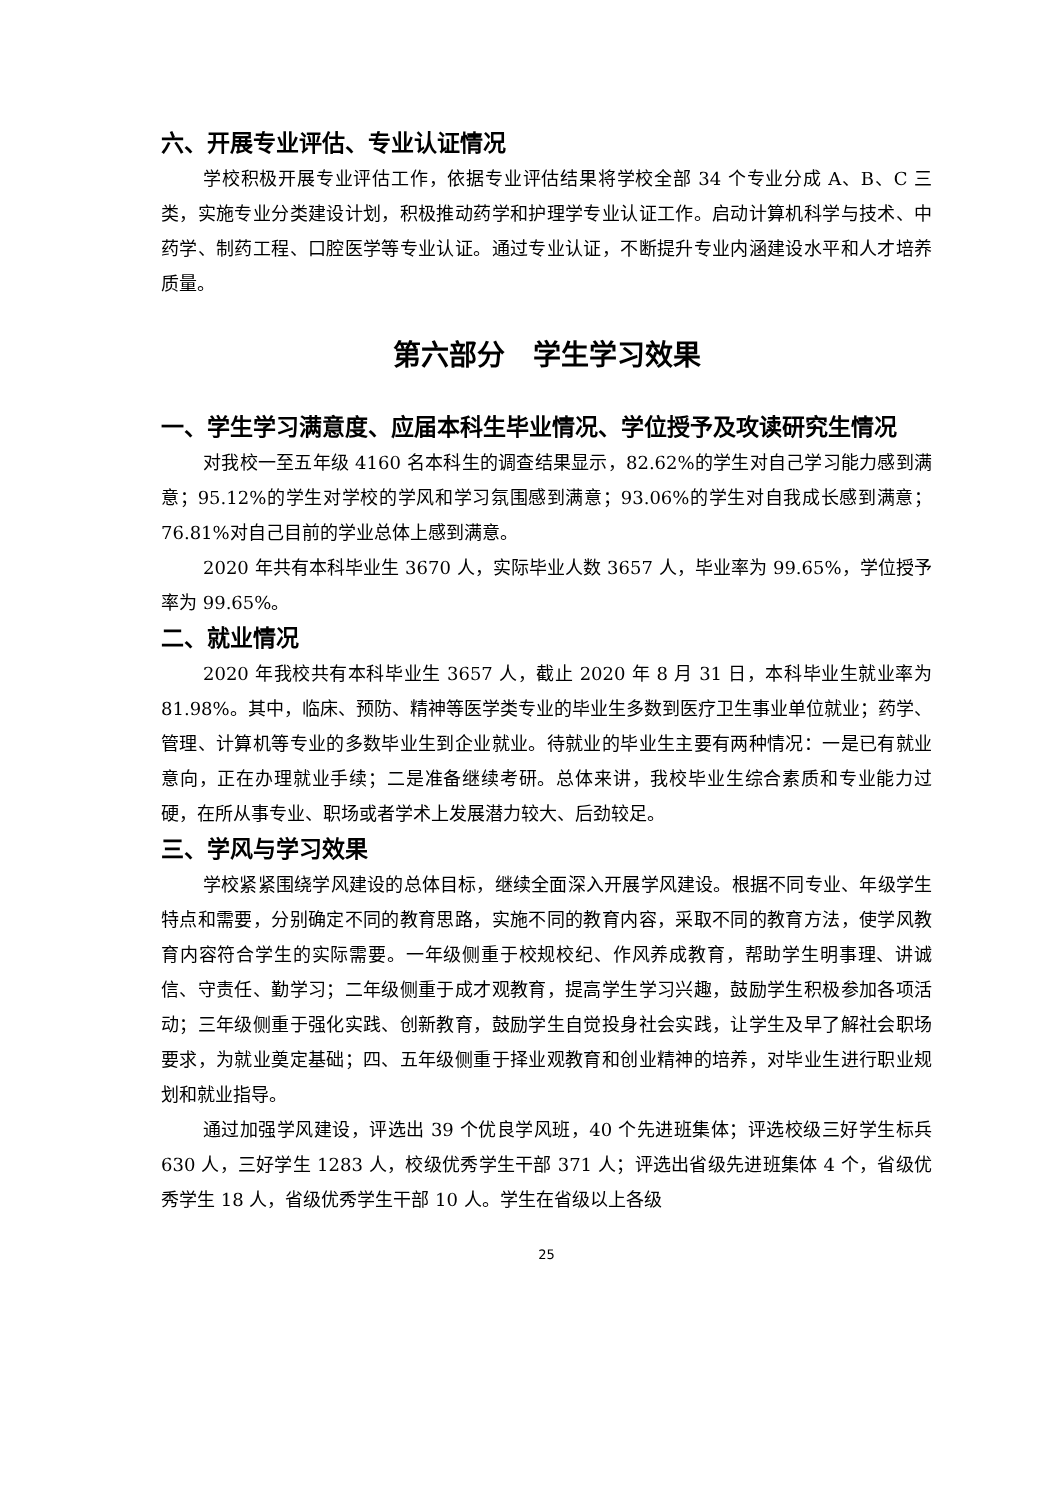六、开展专业评估、专业认证情况
学校积极开展专业评估工作，依据专业评估结果将学校全部 34 个专业分成 A、B、C 三类，实施专业分类建设计划，积极推动药学和护理学专业认证工作。启动计算机科学与技术、中药学、制药工程、口腔医学等专业认证。通过专业认证，不断提升专业内涵建设水平和人才培养质量。
第六部分　学生学习效果
一、学生学习满意度、应届本科生毕业情况、学位授予及攻读研究生情况
对我校一至五年级 4160 名本科生的调查结果显示，82.62%的学生对自己学习能力感到满意；95.12%的学生对学校的学风和学习氛围感到满意；93.06%的学生对自我成长感到满意；76.81%对自己目前的学业总体上感到满意。
2020 年共有本科毕业生 3670 人，实际毕业人数 3657 人，毕业率为 99.65%，学位授予率为 99.65%。
二、就业情况
2020 年我校共有本科毕业生 3657 人，截止 2020 年 8 月 31 日，本科毕业生就业率为 81.98%。其中，临床、预防、精神等医学类专业的毕业生多数到医疗卫生事业单位就业；药学、管理、计算机等专业的多数毕业生到企业就业。待就业的毕业生主要有两种情况：一是已有就业意向，正在办理就业手续；二是准备继续考研。总体来讲，我校毕业生综合素质和专业能力过硬，在所从事专业、职场或者学术上发展潜力较大、后劲较足。
三、学风与学习效果
学校紧紧围绕学风建设的总体目标，继续全面深入开展学风建设。根据不同专业、年级学生特点和需要，分别确定不同的教育思路，实施不同的教育内容，采取不同的教育方法，使学风教育内容符合学生的实际需要。一年级侧重于校规校纪、作风养成教育，帮助学生明事理、讲诚信、守责任、勤学习；二年级侧重于成才观教育，提高学生学习兴趣，鼓励学生积极参加各项活动；三年级侧重于强化实践、创新教育，鼓励学生自觉投身社会实践，让学生及早了解社会职场要求，为就业奠定基础；四、五年级侧重于择业观教育和创业精神的培养，对毕业生进行职业规划和就业指导。
通过加强学风建设，评选出 39 个优良学风班，40 个先进班集体；评选校级三好学生标兵 630 人，三好学生 1283 人，校级优秀学生干部 371 人；评选出省级先进班集体 4 个，省级优秀学生 18 人，省级优秀学生干部 10 人。学生在省级以上各级
25